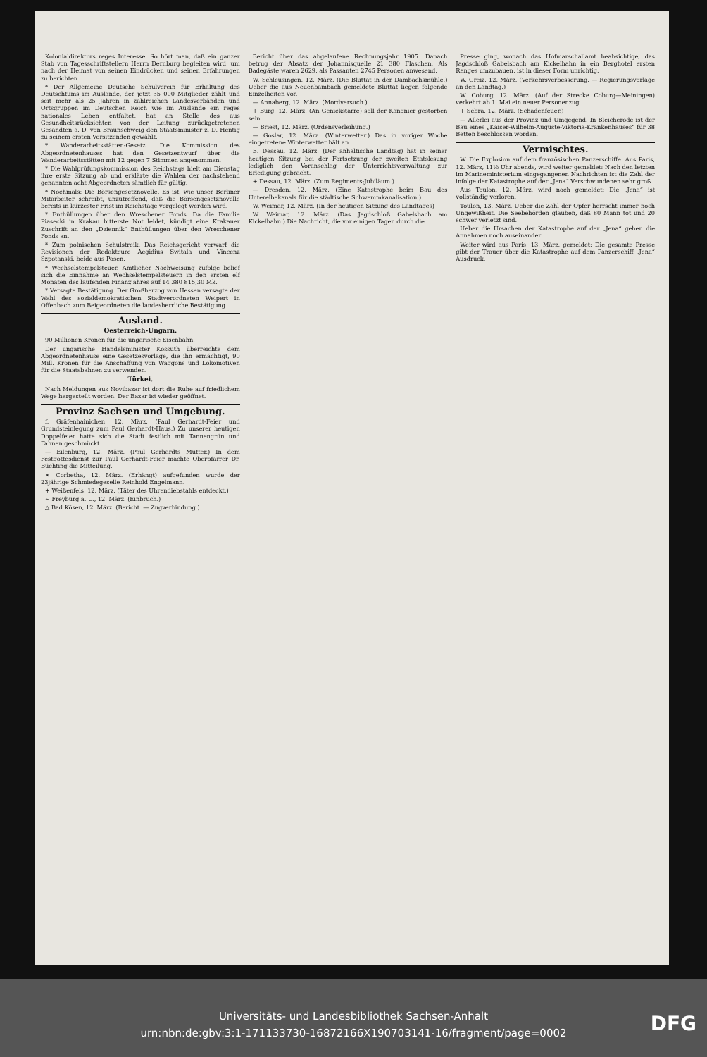Kolonialdirektors reges Interesse. So hört man, daß ein ganzer Stab von Tagesschriftstellern Herrn Dernburg begleiten wird, um nach der Heimat von seinen Eindrücken und seinen Erfahrungen zu berichten.
* Der Allgemeine Deutsche Schulverein für Erhaltung des Deutschtums im Auslande, der jetzt 35 000 Mitglieder zählt und seit mehr als 25 Jahren in zahlreichen Landesverbänden und Ortsgruppen im Deutschen Reich wie im Auslande ein reges nationales Leben entfaltet, hat an Stelle des aus Gesundheitsrücksichten von der Leitung zurückgetretenen Gesandten a. D. von Braunschweig den Staatsminister z. D. Hentig zu seinem ersten Vorsitzenden gewählt.
* Wanderarbeitsstätten-Gesetz. Die Kommission des Abgeordnetenhauses hat den Gesetzentwurf über die Wanderarbeitsstätten mit 12 gegen 7 Stimmen angenommen.
* Die Wahlprüfungskommission des Reichstags hielt am Dienstag ihre erste Sitzung ab und erklärte die Wahlen der nachstehend genannten acht Abgeordneten sämtlich für gültig.
* Nochmals: Die Börsengesetznovelle. Es ist, wie unser Berliner Mitarbeiter schreibt, unzutreffend, daß die Börsengesetznovelle bereits in kürzester Frist im Reichstage vorgelegt werden wird.
* Enthüllungen über den Wreschener Fonds. Da die Familie Piasecki in Krakau bitterste Not leidet, kündigt eine Krakauer Zuschrift an den „Dziennik“ Enthüllungen über den Wreschener Fonds an.
* Zum polnischen Schulstreik. Das Reichsgericht verwarf die Revisionen der Redakteure Aegidius Switala und Vincenz Szpotanski, beide aus Posen.
* Wechselstempelsteuer. Amtlicher Nachweisung zufolge belief sich die Einnahme an Wechselstempelsteuern in den ersten elf Monaten des laufenden Finanzjahres auf 14 380 815,30 Mk.
* Versagte Bestätigung. Der Großherzog von Hessen versagte der Wahl des sozialdemokratischen Stadtverordneten Weipert in Offenbach zum Beigeordneten die landesherrliche Bestätigung.
Ausland.
Oesterreich-Ungarn.
90 Millionen Kronen für die ungarische Eisenbahn.
Der ungarische Handelsminister Kossuth überreichte dem Abgeordnetenhause eine Gesetzesvorlage, die ihn ermächtigt, 90 Mill. Kronen für die Anschaffung von Waggons und Lokomotiven für die Staatsbahnen zu verwenden.
Türkei.
Nach Meldungen aus Novibazar ist dort die Ruhe auf friedlichem Wege hergestellt worden. Der Bazar ist wieder geöffnet.
Provinz Sachsen und Umgebung.
f. Gräfenhainichen, 12. März. (Paul Gerhardt-Feier und Grundsteinlegung zum Paul Gerhardt-Haus.) Zu unserer heutigen Doppelfeier hatte sich die Stadt festlich mit Tannengrün und Fahnen geschmückt.
— Eilenburg, 12. März. (Paul Gerhardts Mutter.) In dem Festgottesdienst zur Paul Gerhardt-Feier machte Oberpfarrer Dr. Büchting die Mitteilung.
✕ Corbetha, 12. März. (Erhängt) aufgefunden wurde der 23jährige Schmiedegeselle Reinhold Engelmann.
+ Weißenfels, 12. März. (Täter des Uhrendiebstahls entdeckt.)
~ Freyburg a. U., 12. März. (Einbruch.)
△ Bad Kösen, 12. März. (Bericht. — Zugverbindung.)
Bericht über das abgelaufene Rechnungsjahr 1905. Danach betrug der Absatz der Johannisquelle 21 380 Flaschen. Als Badegäste waren 2629, als Passanten 2745 Personen anwesend.
W. Schleusingen, 12. März. (Die Bluttat in der Dambachsmühle.) Ueber die aus Neuenbambach gemeldete Bluttat liegen folgende Einzelheiten vor.
— Annaberg, 12. März. (Mordversuch.)
+ Burg, 12. März. (An Genickstarre) soll der Kanonier gestorben sein.
— Briest, 12. März. (Ordensverleihung.)
— Goslar, 12. März. (Winterwetter.) Das in voriger Woche eingetretene Winterwetter hält an.
B. Dessau, 12. März. (Der anhaltische Landtag) hat in seiner heutigen Sitzung bei der Fortsetzung der zweiten Etatslesung lediglich den Voranschlag der Unterrichtsverwaltung zur Erledigung gebracht.
+ Dessau, 12. März. (Zum Regiments-Jubiläum.)
— Dresden, 12. März. (Eine Katastrophe beim Bau des Unterelbekanals für die städtische Schwemmkanalisation.)
W. Weimar, 12. März. (In der heutigen Sitzung des Landtages)
W. Weimar, 12. März. (Das Jagdschloß Gabelsbach am Kickelhahn.) Die Nachricht, die vor einigen Tagen durch die
Presse ging, wonach das Hofmarschallamt beabsichtige, das Jagdschloß Gabelsbach am Kickelhahn in ein Berghotel ersten Ranges umzubauen, ist in dieser Form unrichtig.
W. Greiz, 12. März. (Verkehrsverbesserung. — Regierungsvorlage an den Landtag.)
W. Coburg, 12. März. (Auf der Strecke Coburg—Meiningen) verkehrt ab 1. Mai ein neuer Personenzug.
+ Sebra, 12. März. (Schadenfeuer.)
— Allerlei aus der Provinz und Umgegend. In Bleicherode ist der Bau eines „Kaiser-Wilhelm-Auguste-Viktoria-Krankenhauses“ für 38 Betten beschlossen worden.
Vermischtes.
W. Die Explosion auf dem französischen Panzerschiffe. Aus Paris, 12. März, 11½ Uhr abends, wird weiter gemeldet: Nach den letzten im Marineministerium eingegangenen Nachrichten ist die Zahl der infolge der Katastrophe auf der „Jena“ Verschwundenen sehr groß.
Aus Toulon, 12. März, wird noch gemeldet: Die „Jena“ ist vollständig verloren.
Toulon, 13. März. Ueber die Zahl der Opfer herrscht immer noch Ungewißheit. Die Seebehörden glauben, daß 80 Mann tot und 20 schwer verletzt sind.
Ueber die Ursachen der Katastrophe auf der „Jena“ gehen die Annahmen noch auseinander.
Weiter wird aus Paris, 13. März, gemeldet: Die gesamte Presse gibt der Trauer über die Katastrophe auf dem Panzerschiff „Jena“ Ausdruck.
Universitäts- und Landesbibliothek Sachsen-Anhalt
urn:nbn:de:gbv:3:1-171133730-16872166X190703141-16/fragment/page=0002
DFG